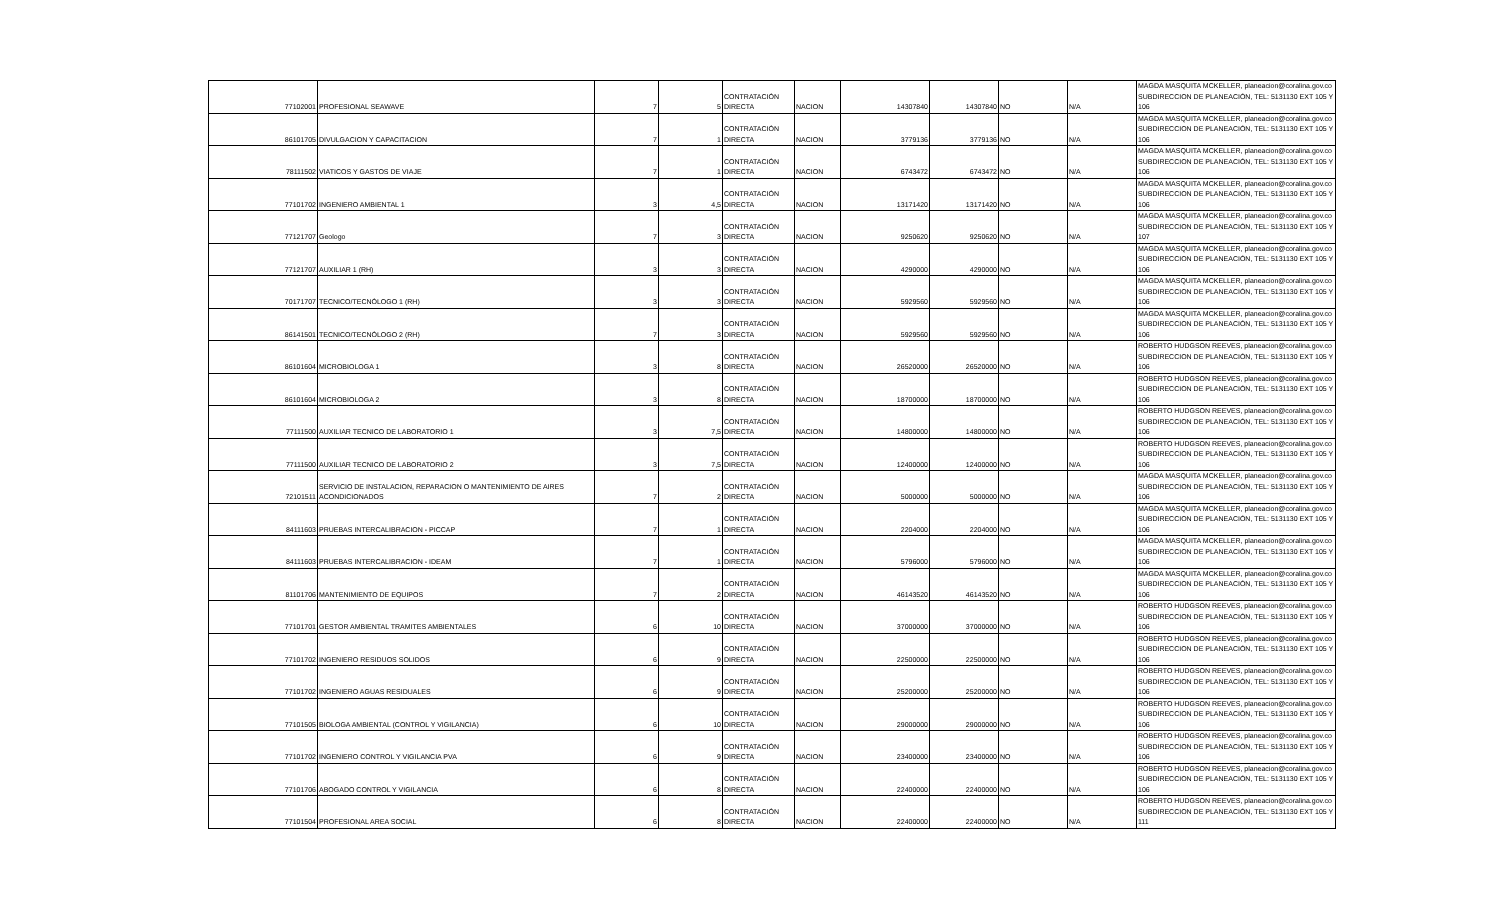| 77102001 | PROFESIONAL SEAWAVE | 7 | 5 | CONTRATACIÓN DIRECTA | NACION | 14307840 | 14307840 | NO | N/A | MAGDA MASQUITA MCKELLER, planeacion@coralina.gov.co SUBDIRECCION DE PLANEACIÓN, TEL: 5131130 EXT 105 Y 106 |
| 86101705 | DIVULGACION Y CAPACITACION | 7 | 1 | CONTRATACIÓN DIRECTA | NACION | 3779136 | 3779136 | NO | N/A | MAGDA MASQUITA MCKELLER, planeacion@coralina.gov.co SUBDIRECCION DE PLANEACIÓN, TEL: 5131130 EXT 105 Y 106 |
| 78111502 | VIATICOS Y GASTOS DE VIAJE | 7 | 1 | CONTRATACIÓN DIRECTA | NACION | 6743472 | 6743472 | NO | N/A | MAGDA MASQUITA MCKELLER, planeacion@coralina.gov.co SUBDIRECCION DE PLANEACIÓN, TEL: 5131130 EXT 105 Y 106 |
| 77101702 | INGENIERO AMBIENTAL 1 | 3 | 4,5 | CONTRATACIÓN DIRECTA | NACION | 13171420 | 13171420 | NO | N/A | MAGDA MASQUITA MCKELLER, planeacion@coralina.gov.co SUBDIRECCION DE PLANEACIÓN, TEL: 5131130 EXT 105 Y 106 |
| 77121707 | Geologo | 7 | 3 | CONTRATACIÓN DIRECTA | NACION | 9250620 | 9250620 | NO | N/A | MAGDA MASQUITA MCKELLER, planeacion@coralina.gov.co SUBDIRECCION DE PLANEACIÓN, TEL: 5131130 EXT 105 Y 107 |
| 77121707 | AUXILIAR 1 (RH) | 3 | 3 | CONTRATACIÓN DIRECTA | NACION | 4290000 | 4290000 | NO | N/A | MAGDA MASQUITA MCKELLER, planeacion@coralina.gov.co SUBDIRECCION DE PLANEACIÓN, TEL: 5131130 EXT 105 Y 106 |
| 70171707 | TECNICO/TECNÓLOGO 1 (RH) | 3 | 3 | CONTRATACIÓN DIRECTA | NACION | 5929560 | 5929560 | NO | N/A | MAGDA MASQUITA MCKELLER, planeacion@coralina.gov.co SUBDIRECCION DE PLANEACIÓN, TEL: 5131130 EXT 105 Y 106 |
| 86141501 | TECNICO/TECNÓLOGO 2 (RH) | 7 | 3 | CONTRATACIÓN DIRECTA | NACION | 5929560 | 5929560 | NO | N/A | MAGDA MASQUITA MCKELLER, planeacion@coralina.gov.co SUBDIRECCION DE PLANEACIÓN, TEL: 5131130 EXT 105 Y 106 |
| 86101604 | MICROBIOLOGA 1 | 3 | 8 | CONTRATACIÓN DIRECTA | NACION | 26520000 | 26520000 | NO | N/A | ROBERTO HUDGSON REEVES, planeacion@coralina.gov.co SUBDIRECCION DE PLANEACIÓN, TEL: 5131130 EXT 105 Y 106 |
| 86101604 | MICROBIOLOGA 2 | 3 | 8 | CONTRATACIÓN DIRECTA | NACION | 18700000 | 18700000 | NO | N/A | ROBERTO HUDGSON REEVES, planeacion@coralina.gov.co SUBDIRECCION DE PLANEACIÓN, TEL: 5131130 EXT 105 Y 106 |
| 77111500 | AUXILIAR TECNICO DE LABORATORIO 1 | 3 | 7,5 | CONTRATACIÓN DIRECTA | NACION | 14800000 | 14800000 | NO | N/A | ROBERTO HUDGSON REEVES, planeacion@coralina.gov.co SUBDIRECCION DE PLANEACIÓN, TEL: 5131130 EXT 105 Y 106 |
| 77111500 | AUXILIAR TECNICO DE LABORATORIO 2 | 3 | 7,5 | CONTRATACIÓN DIRECTA | NACION | 12400000 | 12400000 | NO | N/A | ROBERTO HUDGSON REEVES, planeacion@coralina.gov.co SUBDIRECCION DE PLANEACIÓN, TEL: 5131130 EXT 105 Y 106 |
| 72101511 | SERVICIO DE INSTALACION, REPARACION O MANTENIMIENTO DE AIRES ACONDICIONADOS | 7 | 2 | CONTRATACIÓN DIRECTA | NACION | 5000000 | 5000000 | NO | N/A | MAGDA MASQUITA MCKELLER, planeacion@coralina.gov.co SUBDIRECCION DE PLANEACIÓN, TEL: 5131130 EXT 105 Y 106 |
| 84111603 | PRUEBAS INTERCALIBRACION - PICCAP | 7 | 1 | CONTRATACIÓN DIRECTA | NACION | 2204000 | 2204000 | NO | N/A | MAGDA MASQUITA MCKELLER, planeacion@coralina.gov.co SUBDIRECCION DE PLANEACIÓN, TEL: 5131130 EXT 105 Y 106 |
| 84111603 | PRUEBAS INTERCALIBRACION - IDEAM | 7 | 1 | CONTRATACIÓN DIRECTA | NACION | 5796000 | 5796000 | NO | N/A | MAGDA MASQUITA MCKELLER, planeacion@coralina.gov.co SUBDIRECCION DE PLANEACIÓN, TEL: 5131130 EXT 105 Y 106 |
| 81101706 | MANTENIMIENTO DE EQUIPOS | 7 | 2 | CONTRATACIÓN DIRECTA | NACION | 46143520 | 46143520 | NO | N/A | MAGDA MASQUITA MCKELLER, planeacion@coralina.gov.co SUBDIRECCION DE PLANEACIÓN, TEL: 5131130 EXT 105 Y 106 |
| 77101701 | GESTOR AMBIENTAL TRAMITES AMBIENTALES | 6 | 10 | CONTRATACIÓN DIRECTA | NACION | 37000000 | 37000000 | NO | N/A | ROBERTO HUDGSON REEVES, planeacion@coralina.gov.co SUBDIRECCION DE PLANEACIÓN, TEL: 5131130 EXT 105 Y 106 |
| 77101702 | INGENIERO RESIDUOS SOLIDOS | 6 | 9 | CONTRATACIÓN DIRECTA | NACION | 22500000 | 22500000 | NO | N/A | ROBERTO HUDGSON REEVES, planeacion@coralina.gov.co SUBDIRECCION DE PLANEACIÓN, TEL: 5131130 EXT 105 Y 106 |
| 77101702 | INGENIERO AGUAS RESIDUALES | 6 | 9 | CONTRATACIÓN DIRECTA | NACION | 25200000 | 25200000 | NO | N/A | ROBERTO HUDGSON REEVES, planeacion@coralina.gov.co SUBDIRECCION DE PLANEACIÓN, TEL: 5131130 EXT 105 Y 106 |
| 77101505 | BIOLOGA AMBIENTAL (CONTROL Y VIGILANCIA) | 6 | 10 | CONTRATACIÓN DIRECTA | NACION | 29000000 | 29000000 | NO | N/A | ROBERTO HUDGSON REEVES, planeacion@coralina.gov.co SUBDIRECCION DE PLANEACIÓN, TEL: 5131130 EXT 105 Y 106 |
| 77101702 | INGENIERO CONTROL Y VIGILANCIA PVA | 6 | 9 | CONTRATACIÓN DIRECTA | NACION | 23400000 | 23400000 | NO | N/A | ROBERTO HUDGSON REEVES, planeacion@coralina.gov.co SUBDIRECCION DE PLANEACIÓN, TEL: 5131130 EXT 105 Y 106 |
| 77101706 | ABOGADO CONTROL Y VIGILANCIA | 6 | 8 | CONTRATACIÓN DIRECTA | NACION | 22400000 | 22400000 | NO | N/A | ROBERTO HUDGSON REEVES, planeacion@coralina.gov.co SUBDIRECCION DE PLANEACIÓN, TEL: 5131130 EXT 105 Y 106 |
| 77101504 | PROFESIONAL AREA SOCIAL | 6 | 8 | CONTRATACIÓN DIRECTA | NACION | 22400000 | 22400000 | NO | N/A | ROBERTO HUDGSON REEVES, planeacion@coralina.gov.co SUBDIRECCION DE PLANEACIÓN, TEL: 5131130 EXT 105 Y 111 |